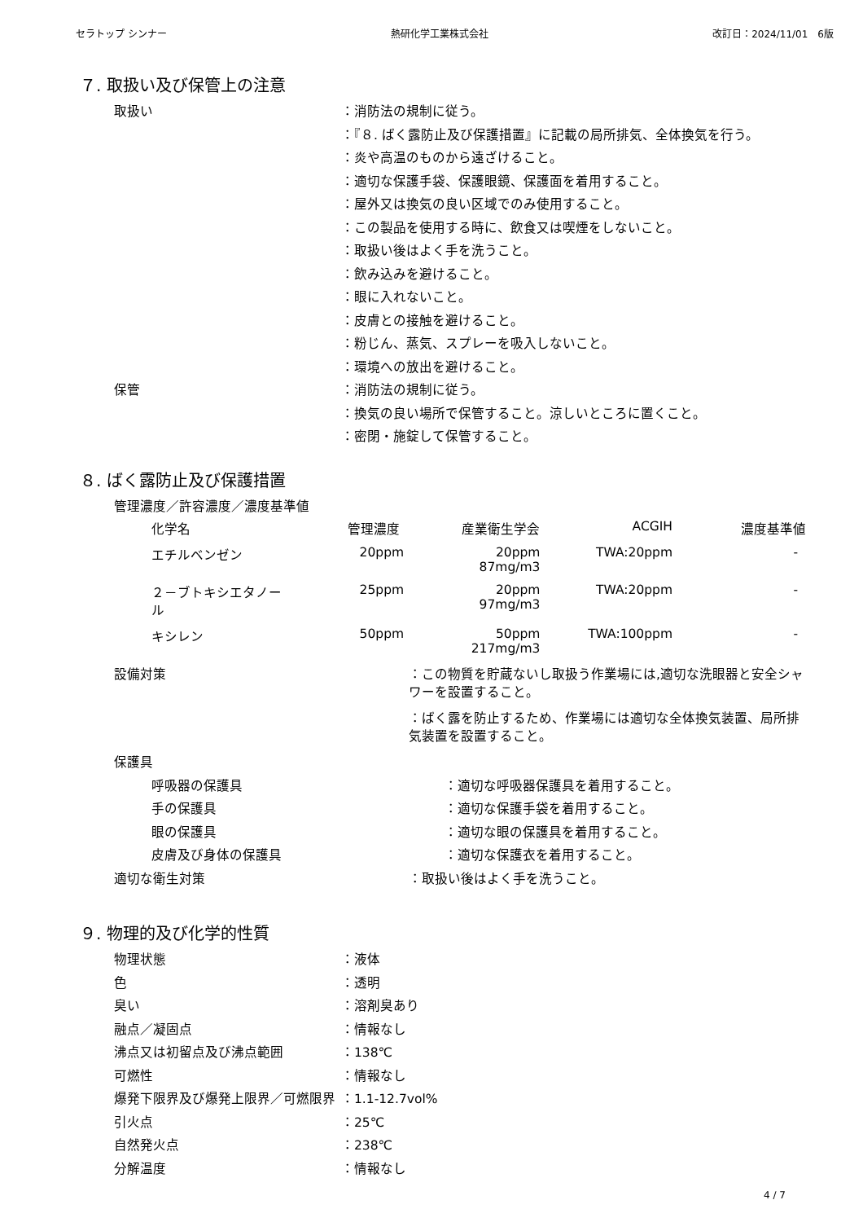セラトップ シンナー 熱研化学工業株式会社 改訂日：2024/11/01　6版
７. 取扱い及び保管上の注意
取扱い ：消防法の規制に従う。
：『８. ばく露防止及び保護措置』に記載の局所排気、全体換気を行う。
：炎や高温のものから遠ざけること。
：適切な保護手袋、保護眼鏡、保護面を着用すること。
：屋外又は換気の良い区域でのみ使用すること。
：この製品を使用する時に、飲食又は喫煙をしないこと。
：取扱い後はよく手を洗うこと。
：飲み込みを避けること。
：眼に入れないこと。
：皮膚との接触を避けること。
：粉じん、蒸気、スプレーを吸入しないこと。
：環境への放出を避けること。
保管 ：消防法の規制に従う。
：換気の良い場所で保管すること。涼しいところに置くこと。
：密閉・施錠して保管すること。
８. ばく露防止及び保護措置
管理濃度／許容濃度／濃度基準値
| 化学名 | 管理濃度 | 産業衛生学会 | ACGIH | 濃度基準値 |
| --- | --- | --- | --- | --- |
| エチルベンゼン | 20ppm | 20ppm 87mg/m3 | TWA:20ppm | - |
| ２－ブトキシエタノー ル | 25ppm | 20ppm 97mg/m3 | TWA:20ppm | - |
| キシレン | 50ppm | 50ppm 217mg/m3 | TWA:100ppm | - |
設備対策 ：この物質を貯蔵ないし取扱う作業場には,適切な洗眼器と安全シャワーを設置すること。
：ばく露を防止するため、作業場には適切な全体換気装置、局所排気装置を設置すること。
保護具
呼吸器の保護具 ：適切な呼吸器保護具を着用すること。
手の保護具 ：適切な保護手袋を着用すること。
眼の保護具 ：適切な眼の保護具を着用すること。
皮膚及び身体の保護具 ：適切な保護衣を着用すること。
適切な衛生対策 ：取扱い後はよく手を洗うこと。
９. 物理的及び化学的性質
物理状態 ：液体
色 ：透明
臭い ：溶剤臭あり
融点／凝固点 ：情報なし
沸点又は初留点及び沸点範囲 ：138℃
可燃性 ：情報なし
爆発下限界及び爆発上限界／可燃限界 ：1.1-12.7vol%
引火点 ：25℃
自然発火点 ：238℃
分解温度 ：情報なし
4 / 7